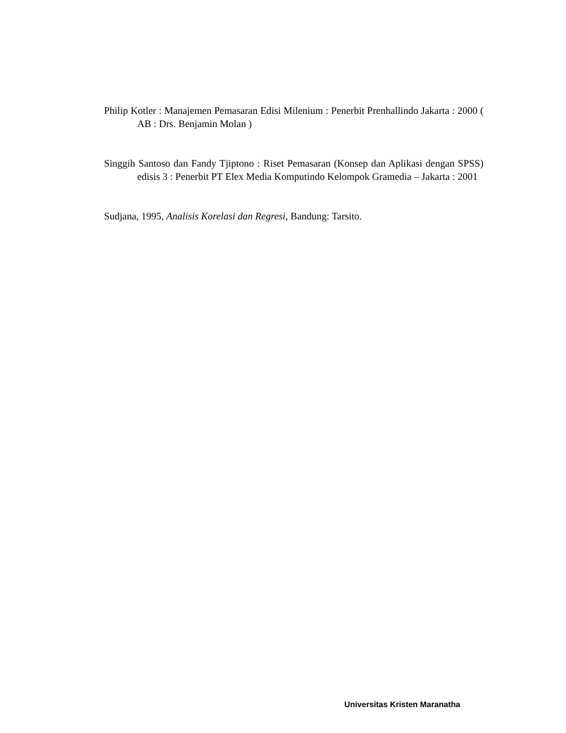Philip Kotler : Manajemen Pemasaran Edisi Milenium : Penerbit Prenhallindo Jakarta : 2000 ( AB : Drs. Benjamin Molan )
Singgih Santoso dan Fandy Tjiptono : Riset Pemasaran (Konsep dan Aplikasi dengan SPSS) edisis 3 : Penerbit PT Elex Media Komputindo Kelompok Gramedia – Jakarta : 2001
Sudjana, 1995, Analisis Korelasi dan Regresi, Bandung: Tarsito.
Universitas Kristen Maranatha